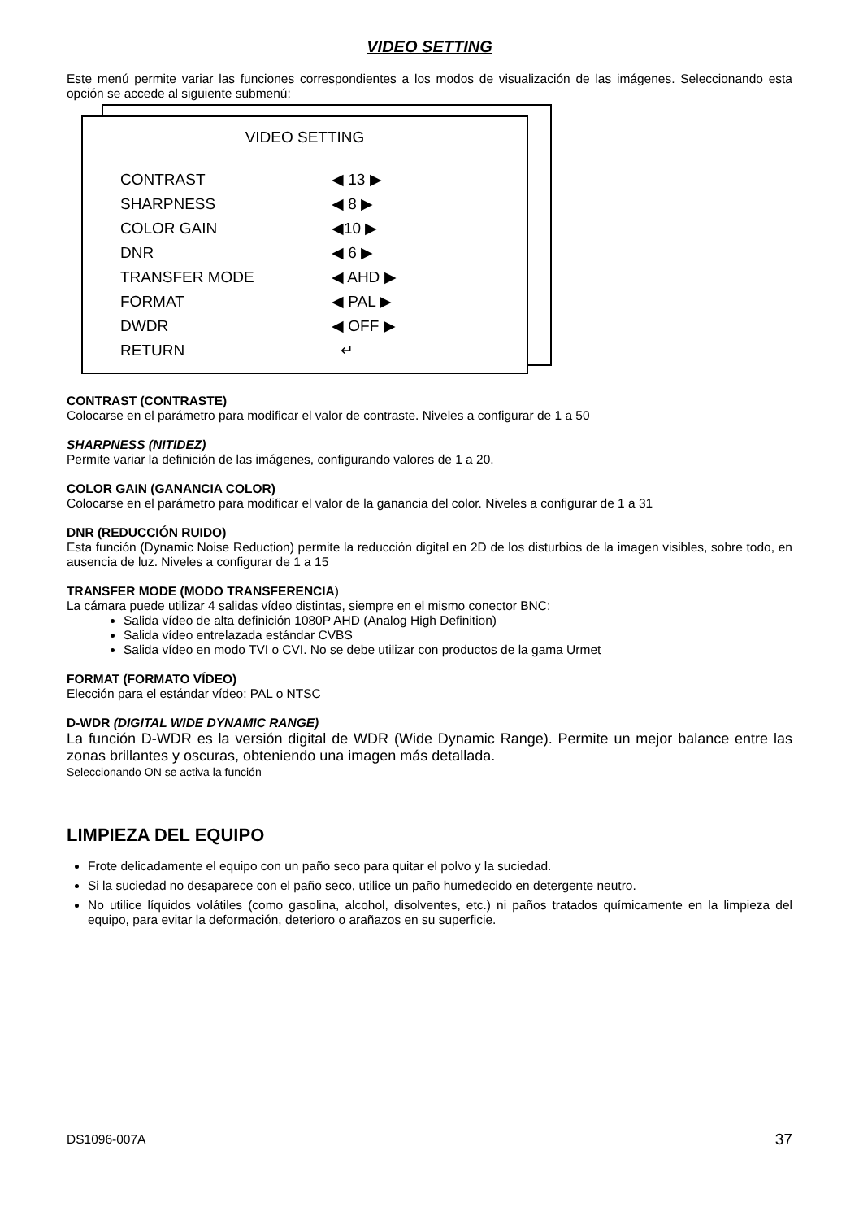VIDEO SETTING
Este menú permite variar las funciones correspondientes a los modos de visualización de las imágenes. Seleccionando esta opción se accede al siguiente submenú:
VIDEO SETTING
CONTRAST ◀ 13 ▶
SHARPNESS ◀ 8 ▶
COLOR GAIN ◀10 ▶
DNR ◀ 6 ▶
TRANSFER MODE ◀ AHD ▶
FORMAT ◀ PAL ▶
DWDR ◀ OFF ▶
RETURN ↵
CONTRAST (CONTRASTE)
Colocarse en el parámetro para modificar el valor de contraste. Niveles a configurar de 1 a 50
SHARPNESS (NITIDEZ)
Permite variar la definición de las imágenes, configurando valores de 1 a 20.
COLOR GAIN (GANANCIA COLOR)
Colocarse en el parámetro para modificar el valor de la ganancia del color. Niveles a configurar de 1 a 31
DNR (REDUCCIÓN RUIDO)
Esta función (Dynamic Noise Reduction) permite la reducción digital en 2D de los disturbios de la imagen visibles, sobre todo, en ausencia de luz. Niveles a configurar de 1 a 15
TRANSFER MODE (MODO TRANSFERENCIA)
La cámara puede utilizar 4 salidas vídeo distintas, siempre en el mismo conector BNC:
Salida vídeo de alta definición 1080P AHD (Analog High Definition)
Salida vídeo entrelazada estándar CVBS
Salida vídeo en modo TVI o CVI. No se debe utilizar con productos de la gama Urmet
FORMAT (FORMATO VÍDEO)
Elección para el estándar vídeo: PAL o NTSC
D-WDR (DIGITAL WIDE DYNAMIC RANGE)
La función D-WDR es la versión digital de WDR (Wide Dynamic Range). Permite un mejor balance entre las zonas brillantes y oscuras, obteniendo una imagen más detallada.
Seleccionando ON se activa la función
LIMPIEZA DEL EQUIPO
Frote delicadamente el equipo con un paño seco para quitar el polvo y la suciedad.
Si la suciedad no desaparece con el paño seco, utilice un paño humedecido en detergente neutro.
No utilice líquidos volátiles (como gasolina, alcohol, disolventes, etc.) ni paños tratados químicamente en la limpieza del equipo, para evitar la deformación, deterioro o arañazos en su superficie.
DS1096-007A 37